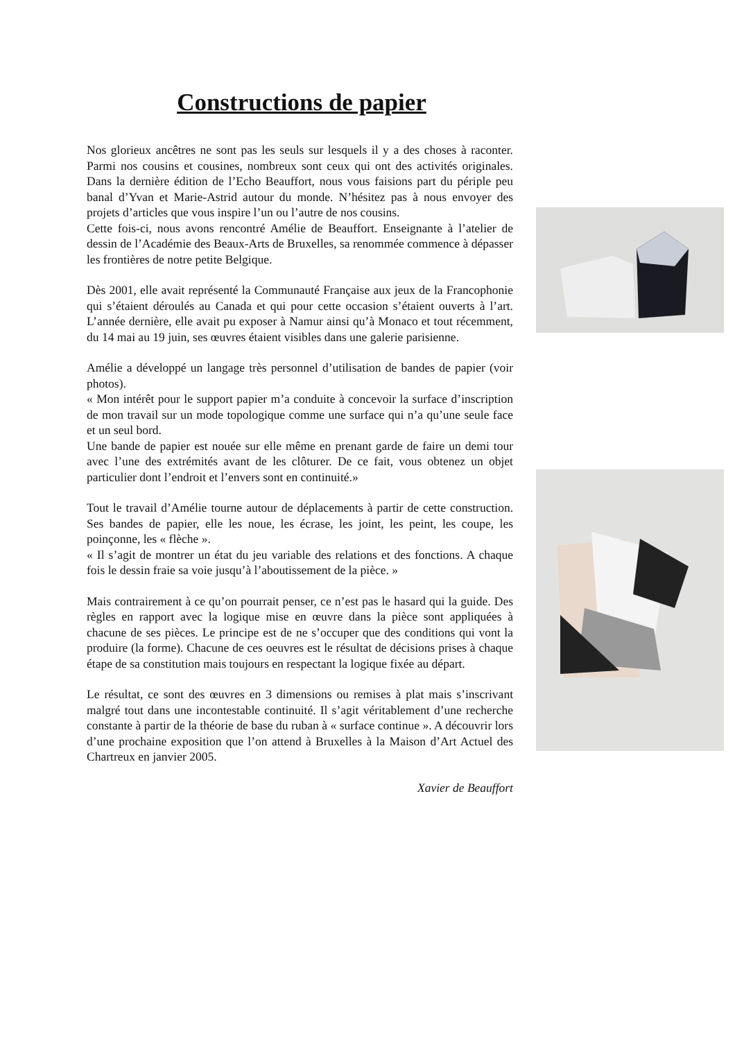Constructions de papier
Nos glorieux ancêtres ne sont pas les seuls sur lesquels il y a des choses à raconter. Parmi nos cousins et cousines, nombreux sont ceux qui ont des activités originales. Dans la dernière édition de l’Echo Beauffort, nous vous faisions part du périple peu banal d’Yvan et Marie-Astrid autour du monde. N’hésitez pas à nous envoyer des projets d’articles que vous inspire l’un ou l’autre de nos cousins.
Cette fois-ci, nous avons rencontré Amélie de Beauffort. Enseignante à l’atelier de dessin de l’Académie des Beaux-Arts de Bruxelles, sa renommée commence à dépasser les frontières de notre petite Belgique.
Dès 2001, elle avait représenté la Communauté Française aux jeux de la Francophonie qui s’étaient déroulés au Canada et qui pour cette occasion s’étaient ouverts à l’art. L’année dernière, elle avait pu exposer à Namur ainsi qu’à Monaco et tout récemment, du 14 mai au 19 juin, ses œuvres étaient visibles dans une galerie parisienne.
Amélie a développé un langage très personnel d’utilisation de bandes de papier (voir photos).
« Mon intérêt pour le support papier m’a conduite à concevoir la surface d’inscription de mon travail sur un mode topologique comme une surface qui n’a qu’une seule face et un seul bord.
Une bande de papier est nouée sur elle même en prenant garde de faire un demi tour avec l’une des extrémités avant de les clôturer. De ce fait, vous obtenez un objet particulier dont l’endroit et l’envers sont en continuité.»
Tout le travail d’Amélie tourne autour de déplacements à partir de cette construction. Ses bandes de papier, elle les noue, les écrase, les joint, les peint, les coupe, les poinçonne, les « flèche ».
« Il s’agit de montrer un état du jeu variable des relations et des fonctions. A chaque fois le dessin fraie sa voie jusqu’à l’aboutissement de la pièce. »
Mais contrairement à ce qu’on pourrait penser, ce n’est pas le hasard qui la guide. Des règles en rapport avec la logique mise en œuvre dans la pièce sont appliquées à chacune de ses pièces. Le principe est de ne s’occuper que des conditions qui vont la produire (la forme). Chacune de ces oeuvres est le résultat de décisions prises à chaque étape de sa constitution mais toujours en respectant la logique fixée au départ.
Le résultat, ce sont des œuvres en 3 dimensions ou remises à plat mais s’inscrivant malgré tout dans une incontestable continuité. Il s’agit véritablement d’une recherche constante à partir de la théorie de base du ruban à « surface continue ». A découvrir lors d’une prochaine exposition que l’on attend à Bruxelles à la Maison d’Art Actuel des Chartreux en janvier 2005.
Xavier de Beauffort